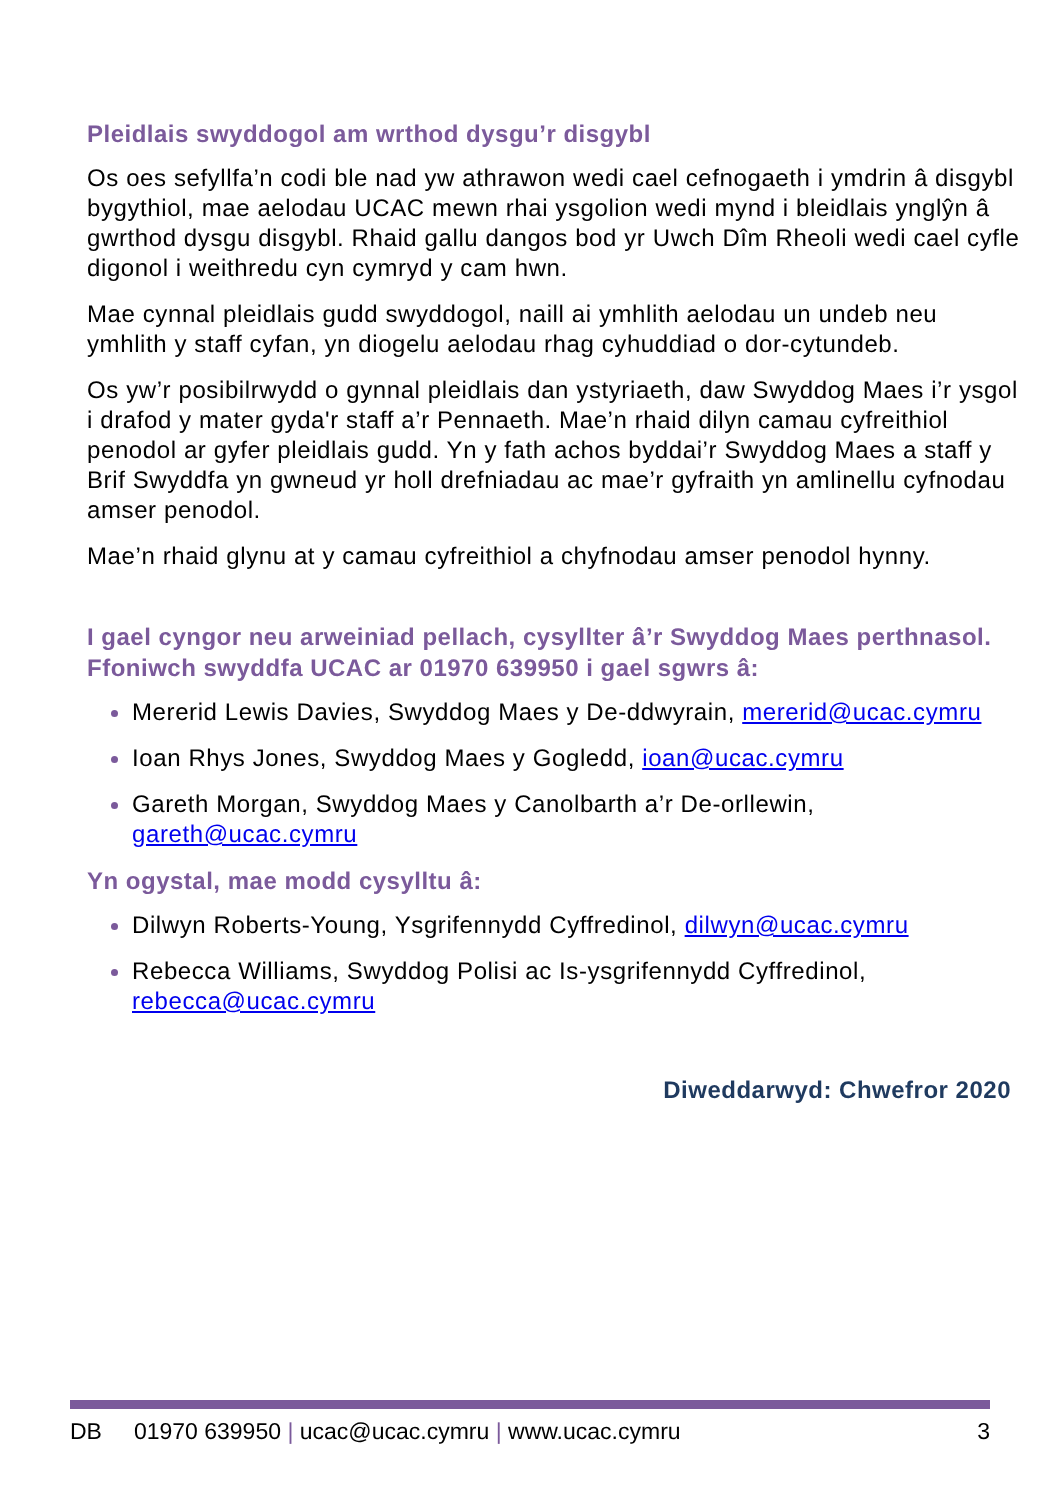Pleidlais swyddogol am wrthod dysgu’r disgybl
Os oes sefyllfa’n codi ble nad yw athrawon wedi cael cefnogaeth i ymdrin â disgybl bygythiol, mae aelodau UCAC mewn rhai ysgolion wedi mynd i bleidlais ynglŷn â gwrthod dysgu disgybl. Rhaid gallu dangos bod yr Uwch Dîm Rheoli wedi cael cyfle digonol i weithredu cyn cymryd y cam hwn.
Mae cynnal pleidlais gudd swyddogol, naill ai ymhlith aelodau un undeb neu ymhlith y staff cyfan, yn diogelu aelodau rhag cyhuddiad o dor-cytundeb.
Os yw’r posibilrwydd o gynnal pleidlais dan ystyriaeth, daw Swyddog Maes i’r ysgol i drafod y mater gyda'r staff a’r Pennaeth. Mae’n rhaid dilyn camau cyfreithiol penodol ar gyfer pleidlais gudd. Yn y fath achos byddai’r Swyddog Maes a staff y Brif Swyddfa yn gwneud yr holl drefniadau ac mae’r gyfraith yn amlinellu cyfnodau amser penodol.
Mae’n rhaid glynu at y camau cyfreithiol a chyfnodau amser penodol hynny.
I gael cyngor neu arweiniad pellach, cysyllter â’r Swyddog Maes perthnasol. Ffoniwch swyddfa UCAC ar 01970 639950 i gael sgwrs â:
Mererid Lewis Davies, Swyddog Maes y De-ddwyrain, mererid@ucac.cymru
Ioan Rhys Jones, Swyddog Maes y Gogledd, ioan@ucac.cymru
Gareth Morgan, Swyddog Maes y Canolbarth a’r De-orllewin, gareth@ucac.cymru
Yn ogystal, mae modd cysylltu â:
Dilwyn Roberts-Young, Ysgrifennydd Cyffredinol, dilwyn@ucac.cymru
Rebecca Williams, Swyddog Polisi ac Is-ysgrifennydd Cyffredinol, rebecca@ucac.cymru
Diweddarwyd: Chwefror 2020
DB 01970 639950 | ucac@ucac.cymru | www.ucac.cymru 3